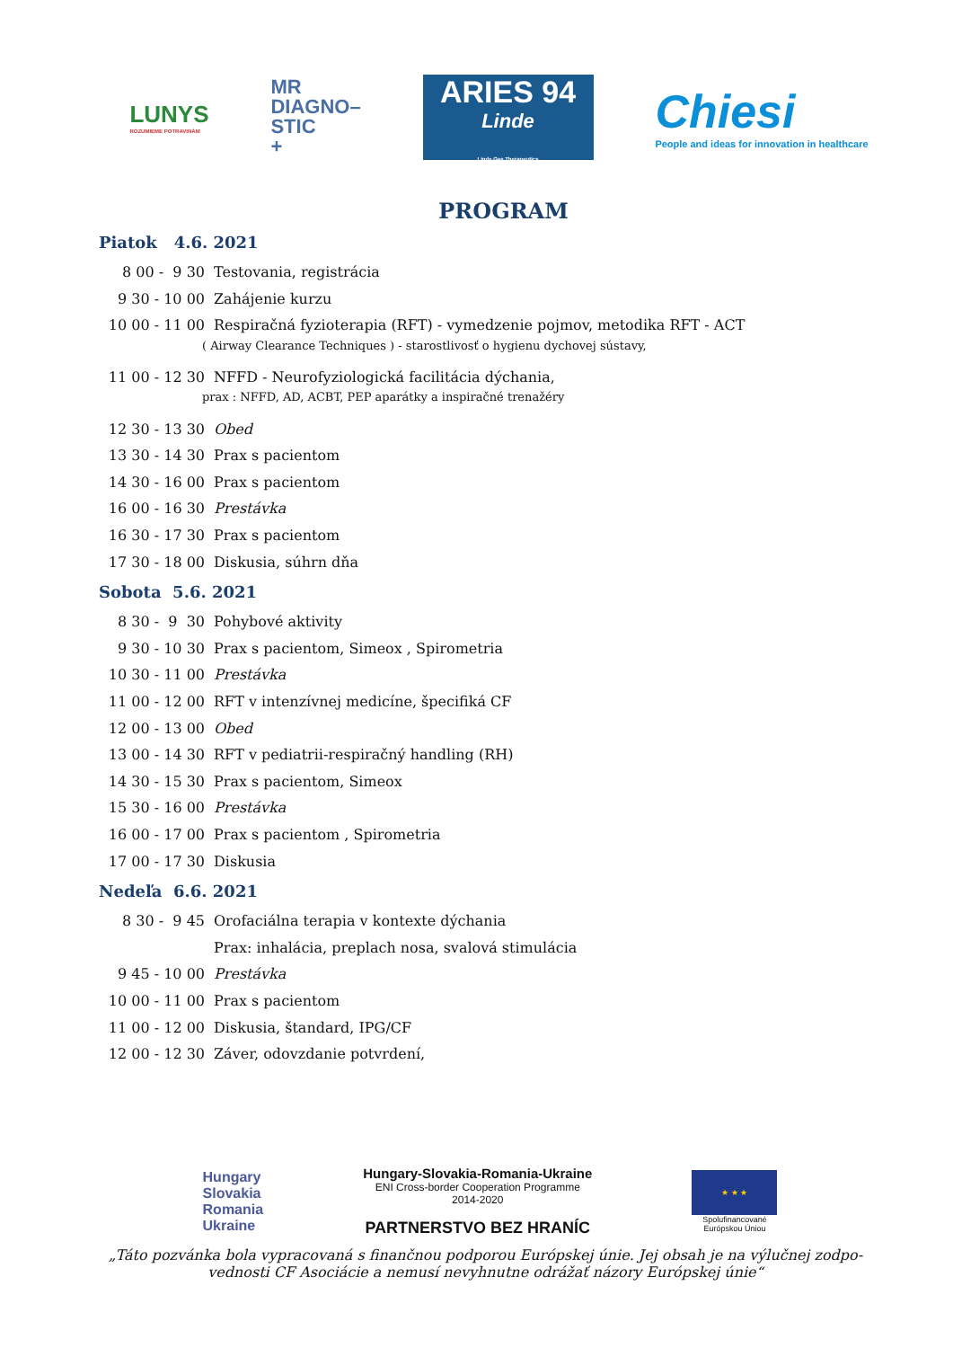LUNYS
ROZUMIEME POTRAVINÁM
MR
DIAGNO–
STIC
+
ARIES 94
Linde
Linde Gas Therapeutics
Chiesi
People and ideas for innovation in healthcare
PROGRAM
Piatok 4.6. 2021
8 00 - 9 30 Testovania, registrácia
9 30 - 10 00 Zahájenie kurzu
10 00 - 11 00 Respiračná fyzioterapia (RFT) - vymedzenie pojmov, metodika RFT - ACT
( Airway Clearance Techniques ) - starostlivosť o hygienu dychovej sústavy,
11 00 - 12 30 NFFD - Neurofyziologická facilitácia dýchania,
prax : NFFD, AD, ACBT, PEP aparátky a inspiračné trenažéry
12 30 - 13 30 Obed
13 30 - 14 30 Prax s pacientom
14 30 - 16 00 Prax s pacientom
16 00 - 16 30 Prestávka
16 30 - 17 30 Prax s pacientom
17 30 - 18 00 Diskusia, súhrn dňa
Sobota 5.6. 2021
8 30 - 9 30 Pohybové aktivity
9 30 - 10 30 Prax s pacientom, Simeox , Spirometria
10 30 - 11 00 Prestávka
11 00 - 12 00 RFT v intenzívnej medicíne, špecifiká CF
12 00 - 13 00 Obed
13 00 - 14 30 RFT v pediatrii-respiračný handling (RH)
14 30 - 15 30 Prax s pacientom, Simeox
15 30 - 16 00 Prestávka
16 00 - 17 00 Prax s pacientom , Spirometria
17 00 - 17 30 Diskusia
Nedeľa 6.6. 2021
8 30 - 9 45 Orofaciálna terapia v kontexte dýchania
Prax: inhalácia, preplach nosa, svalová stimulácia
9 45 - 10 00 Prestávka
10 00 - 11 00 Prax s pacientom
11 00 - 12 00 Diskusia, štandard, IPG/CF
12 00 - 12 30 Záver, odovzdanie potvrdení,
Hungary
Slovakia
Romania
Ukraine
Hungary-Slovakia-Romania-Ukraine
ENI Cross-border Cooperation Programme
2014-2020
PARTNERSTVO BEZ HRANÍC
★ ★ ★
Spolufinancované
Európskou Úniou
„Táto pozvánka bola vypracovaná s finančnou podporou Európskej únie. Jej obsah je na výlučnej zodpo­vednosti CF Asociácie a nemusí nevyhnutne odrážať názory Európskej únie“